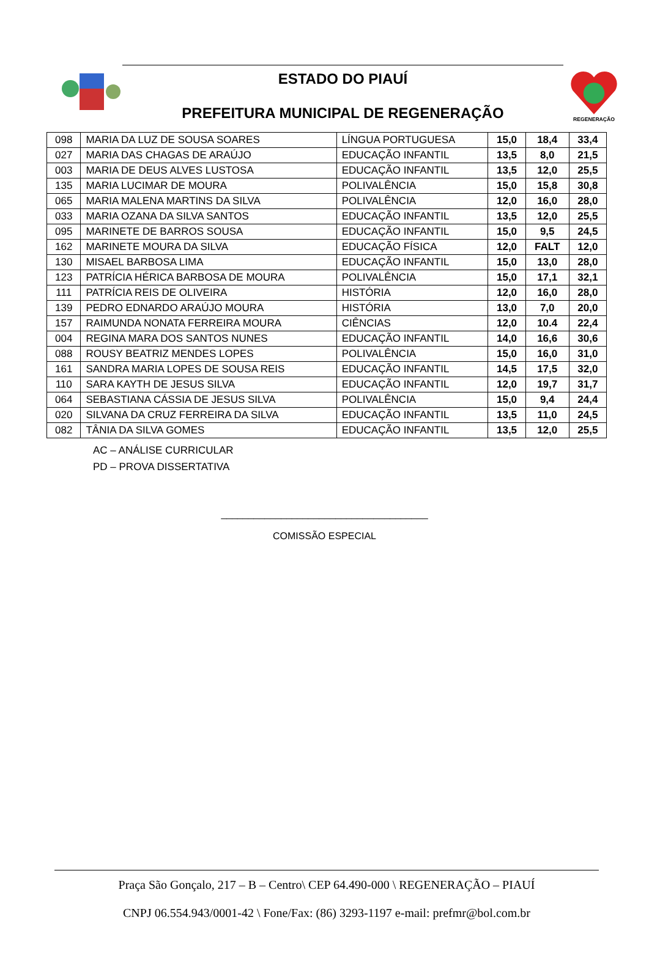ESTADO DO PIAUÍ
PREFEITURA MUNICIPAL DE REGENERAÇÃO
REGENERAÇÃO
| 098 | MARIA DA LUZ DE SOUSA SOARES | LÍNGUA PORTUGUESA | 15,0 | 18,4 | 33,4 |
| 027 | MARIA DAS CHAGAS DE ARAÚJO | EDUCAÇÃO INFANTIL | 13,5 | 8,0 | 21,5 |
| 003 | MARIA DE DEUS ALVES LUSTOSA | EDUCAÇÃO INFANTIL | 13,5 | 12,0 | 25,5 |
| 135 | MARIA LUCIMAR DE MOURA | POLIVALÊNCIA | 15,0 | 15,8 | 30,8 |
| 065 | MARIA MALENA MARTINS DA SILVA | POLIVALÊNCIA | 12,0 | 16,0 | 28,0 |
| 033 | MARIA OZANA DA SILVA SANTOS | EDUCAÇÃO INFANTIL | 13,5 | 12,0 | 25,5 |
| 095 | MARINETE DE BARROS SOUSA | EDUCAÇÃO INFANTIL | 15,0 | 9,5 | 24,5 |
| 162 | MARINETE MOURA DA SILVA | EDUCAÇÃO FÍSICA | 12,0 | FALT | 12,0 |
| 130 | MISAEL BARBOSA LIMA | EDUCAÇÃO INFANTIL | 15,0 | 13,0 | 28,0 |
| 123 | PATRÍCIA HÉRICA BARBOSA DE MOURA | POLIVALÊNCIA | 15,0 | 17,1 | 32,1 |
| 111 | PATRÍCIA REIS DE OLIVEIRA | HISTÓRIA | 12,0 | 16,0 | 28,0 |
| 139 | PEDRO EDNARDO ARAÚJO MOURA | HISTÓRIA | 13,0 | 7,0 | 20,0 |
| 157 | RAIMUNDA NONATA FERREIRA MOURA | CIÊNCIAS | 12,0 | 10.4 | 22,4 |
| 004 | REGINA MARA DOS SANTOS NUNES | EDUCAÇÃO INFANTIL | 14,0 | 16,6 | 30,6 |
| 088 | ROUSY BEATRIZ MENDES LOPES | POLIVALÊNCIA | 15,0 | 16,0 | 31,0 |
| 161 | SANDRA MARIA LOPES DE SOUSA REIS | EDUCAÇÃO INFANTIL | 14,5 | 17,5 | 32,0 |
| 110 | SARA KAYTH DE JESUS SILVA | EDUCAÇÃO INFANTIL | 12,0 | 19,7 | 31,7 |
| 064 | SEBASTIANA CÁSSIA DE JESUS SILVA | POLIVALÊNCIA | 15,0 | 9,4 | 24,4 |
| 020 | SILVANA DA CRUZ FERREIRA DA SILVA | EDUCAÇÃO INFANTIL | 13,5 | 11,0 | 24,5 |
| 082 | TÂNIA DA SILVA GOMES | EDUCAÇÃO INFANTIL | 13,5 | 12,0 | 25,5 |
AC – ANÁLISE CURRICULAR
PD – PROVA DISSERTATIVA
______________________________________
COMISSÃO ESPECIAL
Praça São Gonçalo, 217 – B – Centro\ CEP 64.490-000 \ REGENERAÇÃO – PIAUÍ
CNPJ 06.554.943/0001-42 \ Fone/Fax: (86) 3293-1197 e-mail: prefmr@bol.com.br